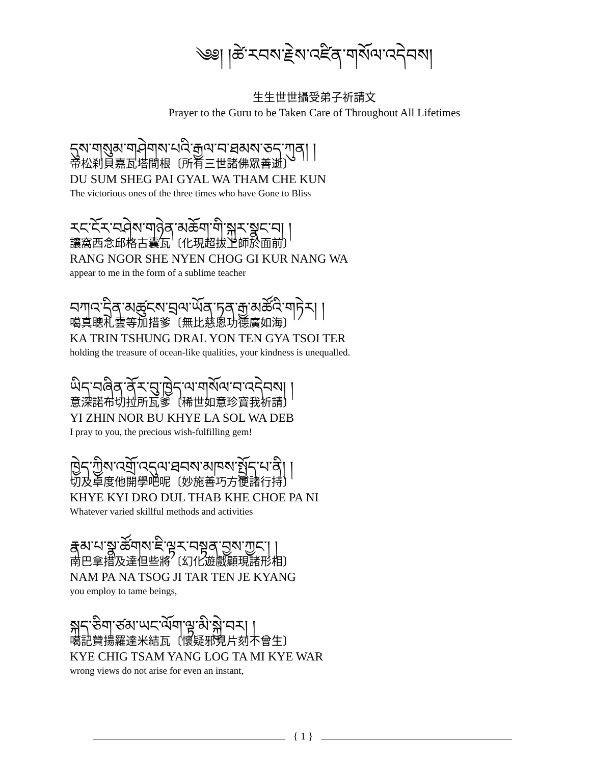༄༅། །ཚེ་རབས་རྗེས་འཛིན་གསོལ་འདེབས།
生生世世攝受弟子祈請文
Prayer to the Guru to be Taken Care of Throughout All Lifetimes
དུས་གསུམ་གཤེགས་པའི་རྒྱལ་བ་ཐམས་ཅད་ཀུན། །
帝松刹貝嘉瓦塔間根〔所有三世諸佛眾善逝〕
DU SUM SHEG PAI GYAL WA THAM CHE KUN
The victorious ones of the three times who have Gone to Bliss
རང་ངོར་བཤེས་གཉེན་མཆོག་གི་སྐུར་སྣང་བ། །
讓窩西念邱格古囊瓦〔化現超拔上師於面前〕
RANG NGOR SHE NYEN CHOG GI KUR NANG WA
appear to me in the form of a sublime teacher
བཀའ་དྲིན་མཚུངས་བྲལ་ཡོན་ཏན་རྒྱ་མཚོའི་གཏེར། །
噶真聰札雲等加措爹〔無比慈恩功德廣如海〕
KA TRIN TSHUNG DRAL YON TEN GYA TSOI TER
holding the treasure of ocean-like qualities, your kindness is unequalled.
ཡིད་བཞིན་ནོར་བུ་ཁྱེད་ལ་གསོལ་བ་འདེབས། །
意深諾布切拉所瓦爹〔稀世如意珍寶我祈請〕
YI ZHIN NOR BU KHYE LA SOL WA DEB
I pray to you, the precious wish-fulfilling gem!
ཁྱེད་ཀྱིས་འགྲོ་འདུལ་ཐབས་མཁས་སྤྱོད་པ་ནི། །
切及卓度他開學吧呢〔妙施善巧方便諸行持〕
KHYE KYI DRO DUL THAB KHE CHOE PA NI
Whatever varied skillful methods and activities
རྣམ་པ་སྣ་ཚོགས་ཇི་ལྟར་བསྟན་བྱས་ཀྱང་། །
南巴拿措及達但些將〔幻化遊戲顯現諸形相〕
NAM PA NA TSOG JI TAR TEN JE KYANG
you employ to tame beings,
སྐད་ཅིག་ཙམ་ཡང་ལོག་ལྟ་མི་སྐྱེ་བར། །
噶記贊揚羅達米結瓦〔懷疑邪見片刻不曾生〕
KYE CHIG TSAM YANG LOG TA MI KYE WAR
wrong views do not arise for even an instant,
{ 1 }